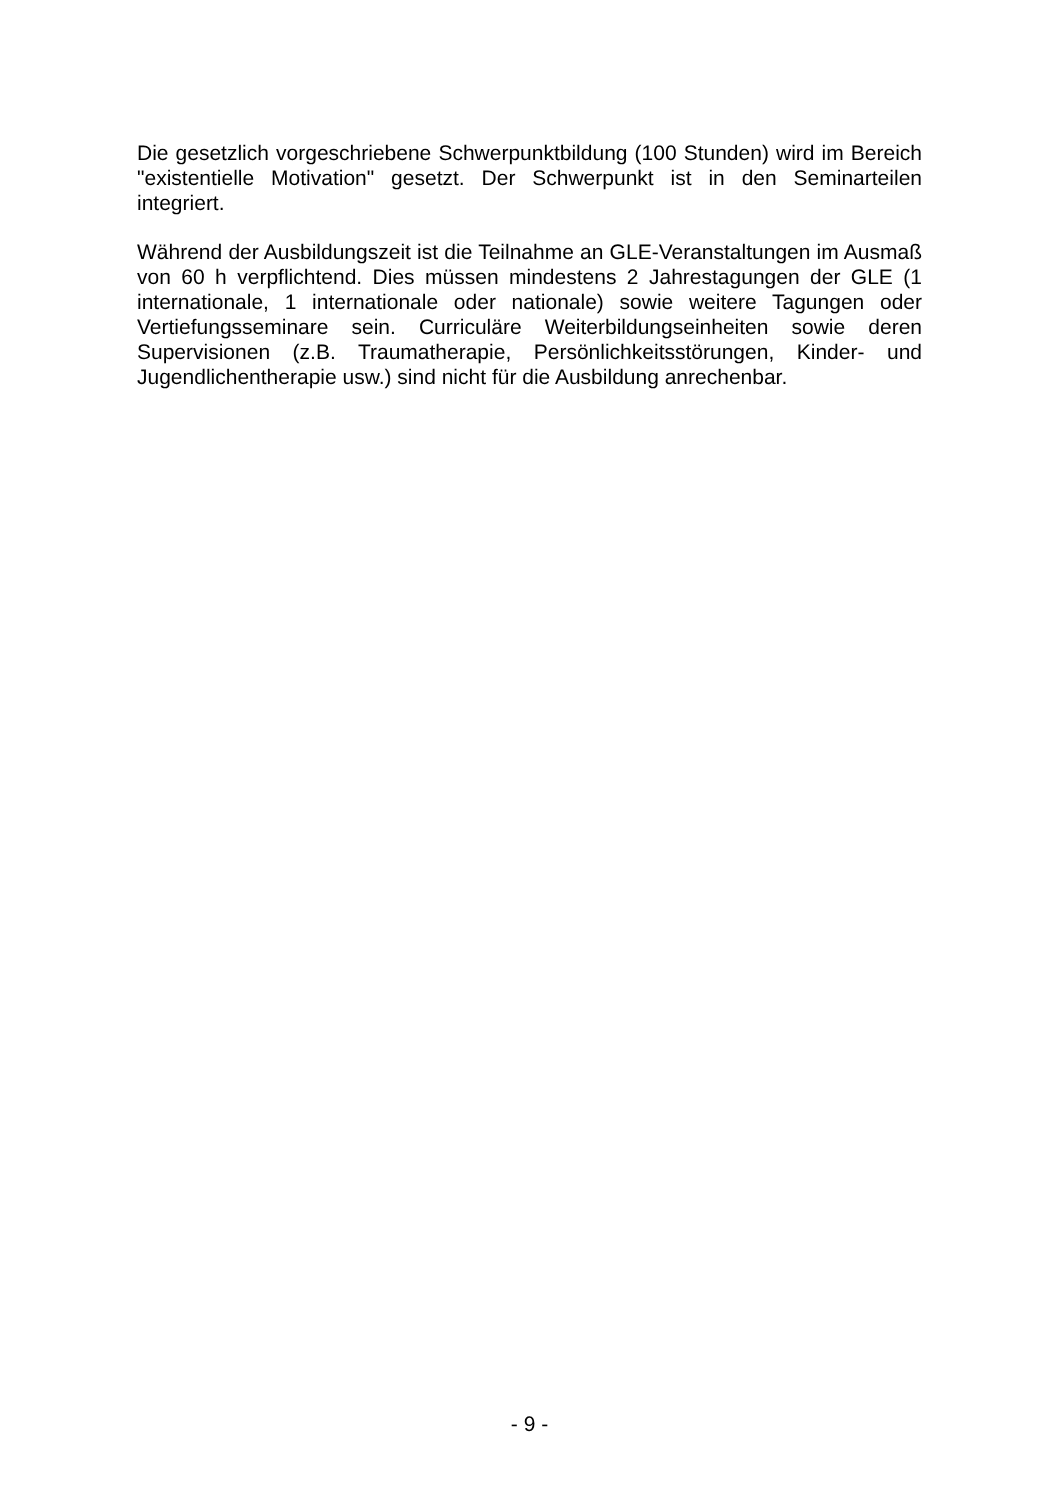Die gesetzlich vorgeschriebene Schwerpunktbildung (100 Stunden) wird im Bereich "existentielle Motivation" gesetzt. Der Schwerpunkt ist in den Seminarteilen integriert.
Während der Ausbildungszeit ist die Teilnahme an GLE-Veranstaltungen im Ausmaß von 60 h verpflichtend. Dies müssen mindestens 2 Jahrestagungen der GLE (1 internationale, 1 internationale oder nationale) sowie weitere Tagungen oder Vertiefungsseminare sein. Curriculäre Weiterbildungseinheiten sowie deren Supervisionen (z.B. Traumatherapie, Persönlichkeitsstörungen, Kinder- und Jugendlichentherapie usw.) sind nicht für die Ausbildung anrechenbar.
- 9 -